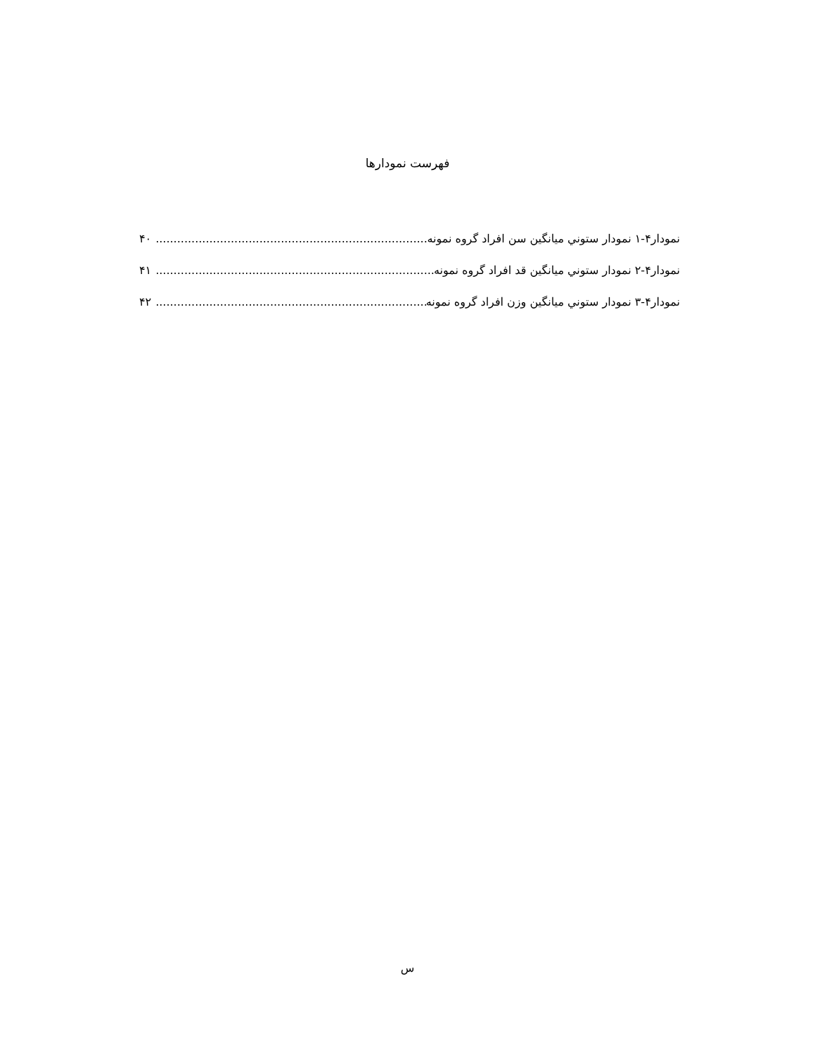فهرست نمودارها
نمودار۴-۱ نمودار ستوني ميانگين سن افراد گروه نمونه.......................................................................................... ۴۰
نمودار۴-۲ نمودار ستوني ميانگين قد افراد گروه نمونه.......................................................................................... ۴۱
نمودار۴-۳ نمودار ستوني ميانگين وزن افراد گروه نمونه.......................................................................................... ۴۲
س